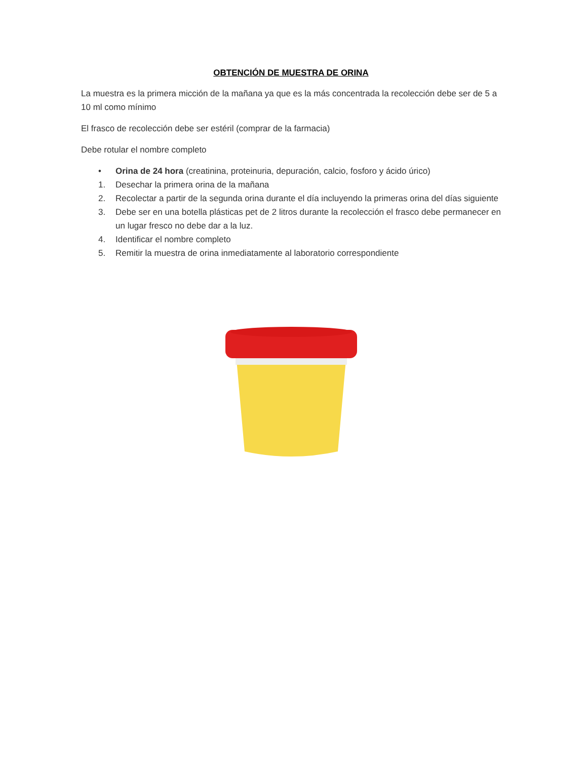OBTENCIÓN DE MUESTRA DE ORINA
La muestra es la primera micción de la mañana ya que es la más concentrada la recolección debe ser de 5 a 10 ml como mínimo
El frasco de recolección debe ser estéril (comprar de la farmacia)
Debe rotular el nombre completo
• Orina de 24 hora (creatinina, proteinuria, depuración, calcio, fosforo y ácido úrico)
1. Desechar la primera orina de la mañana
2. Recolectar a partir de la segunda orina durante el día incluyendo la primeras orina del días siguiente
3. Debe ser en una botella plásticas pet de 2 litros durante la recolección el frasco debe permanecer en un lugar fresco no debe dar a la luz.
4. Identificar el nombre completo
5. Remitir la muestra de orina inmediatamente al laboratorio correspondiente